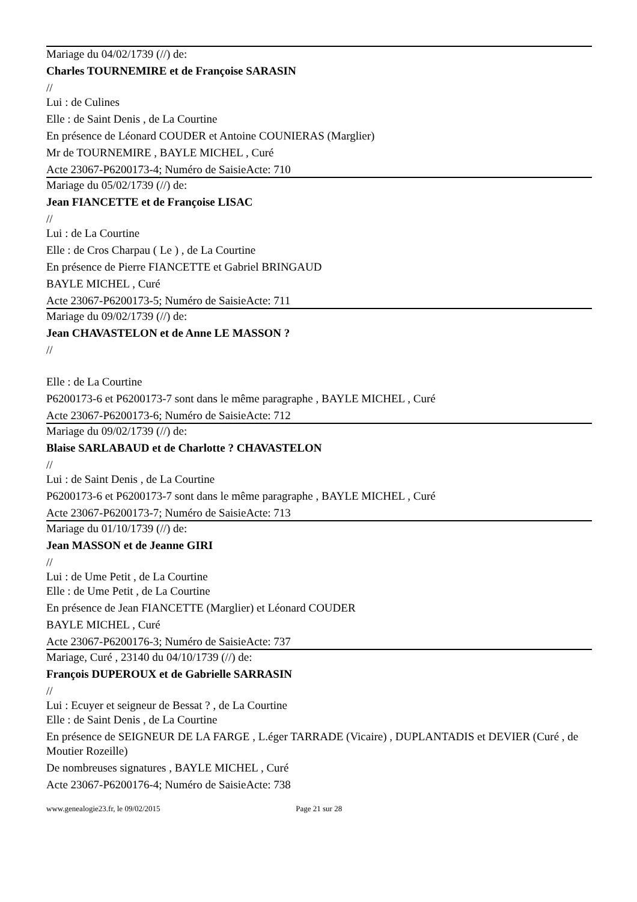Mariage du 04/02/1739 (//) de:
Charles TOURNEMIRE et de Françoise SARASIN
//
Lui : de Culines
Elle : de Saint Denis , de La Courtine
En présence de Léonard COUDER et Antoine COUNIERAS (Marglier)
Mr de TOURNEMIRE , BAYLE MICHEL , Curé
Acte 23067-P6200173-4; Numéro de SaisieActe: 710
Mariage du 05/02/1739 (//) de:
Jean FIANCETTE et de Françoise LISAC
//
Lui : de La Courtine
Elle : de Cros Charpau ( Le ) , de La Courtine
En présence de Pierre FIANCETTE et Gabriel BRINGAUD
BAYLE MICHEL , Curé
Acte 23067-P6200173-5; Numéro de SaisieActe: 711
Mariage du 09/02/1739 (//) de:
Jean CHAVASTELON et de Anne LE MASSON ?
//
Elle : de La Courtine
P6200173-6 et P6200173-7 sont dans le même paragraphe , BAYLE MICHEL , Curé
Acte 23067-P6200173-6; Numéro de SaisieActe: 712
Mariage du 09/02/1739 (//) de:
Blaise SARLABAUD et de Charlotte ? CHAVASTELON
//
Lui : de Saint Denis , de La Courtine
P6200173-6 et P6200173-7 sont dans le même paragraphe , BAYLE MICHEL , Curé
Acte 23067-P6200173-7; Numéro de SaisieActe: 713
Mariage du 01/10/1739 (//) de:
Jean MASSON et de Jeanne GIRI
//
Lui : de Ume Petit , de La Courtine
Elle : de Ume Petit , de La Courtine
En présence de Jean FIANCETTE (Marglier) et Léonard COUDER
BAYLE MICHEL , Curé
Acte 23067-P6200176-3; Numéro de SaisieActe: 737
Mariage, Curé , 23140 du 04/10/1739 (//) de:
François DUPEROUX et de Gabrielle SARRASIN
//
Lui : Ecuyer et seigneur de Bessat ? , de La Courtine
Elle : de Saint Denis , de La Courtine
En présence de SEIGNEUR DE LA FARGE , L.éger TARRADE (Vicaire) , DUPLANTADIS et DEVIER (Curé , de Moutier Rozeille)
De nombreuses signatures , BAYLE MICHEL , Curé
Acte 23067-P6200176-4; Numéro de SaisieActe: 738
www.genealogie23.fr, le 09/02/2015 Page 21 sur 28